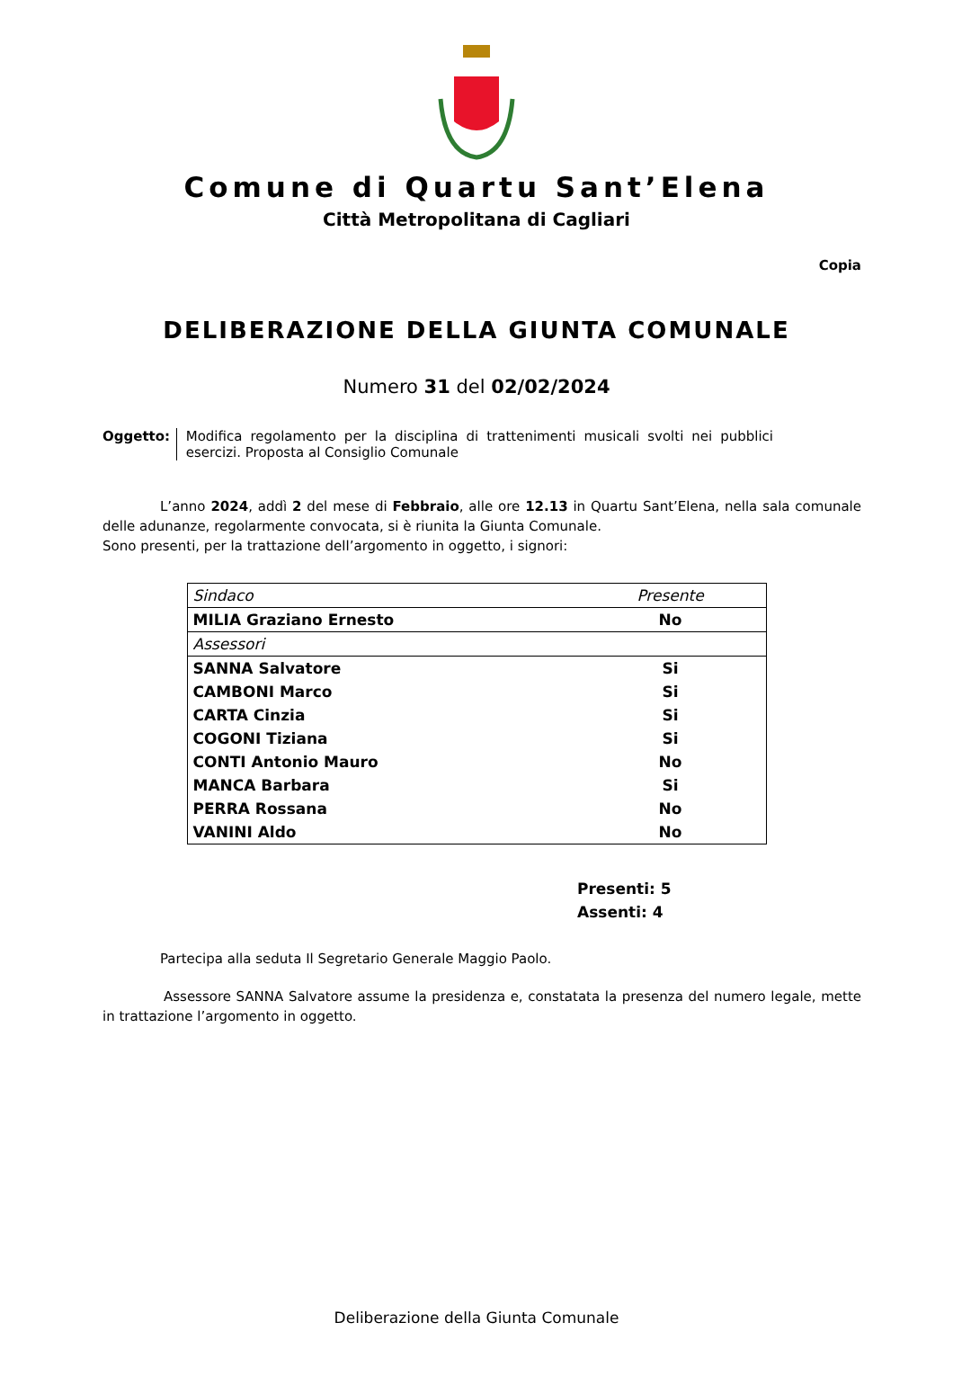Comune di Quartu Sant’Elena
Città Metropolitana di Cagliari
Copia
DELIBERAZIONE DELLA GIUNTA COMUNALE
Numero 31 del 02/02/2024
Oggetto: Modifica regolamento per la disciplina di trattenimenti musicali svolti nei pubblici esercizi. Proposta al Consiglio Comunale
L’anno 2024, addì 2 del mese di Febbraio, alle ore 12.13 in Quartu Sant’Elena, nella sala comunale delle adunanze, regolarmente convocata, si è riunita la Giunta Comunale.
Sono presenti, per la trattazione dell’argomento in oggetto, i signori:
| Sindaco | Presente |
| MILIA Graziano Ernesto | No |
| Assessori | |
| SANNA Salvatore | Si |
| CAMBONI Marco | Si |
| CARTA Cinzia | Si |
| COGONI Tiziana | Si |
| CONTI Antonio Mauro | No |
| MANCA Barbara | Si |
| PERRA Rossana | No |
| VANINI Aldo | No |
Presenti: 5
Assenti: 4
Partecipa alla seduta Il Segretario Generale Maggio Paolo.
Assessore SANNA Salvatore assume la presidenza e, constatata la presenza del numero legale, mette in trattazione l’argomento in oggetto.
Deliberazione della Giunta Comunale